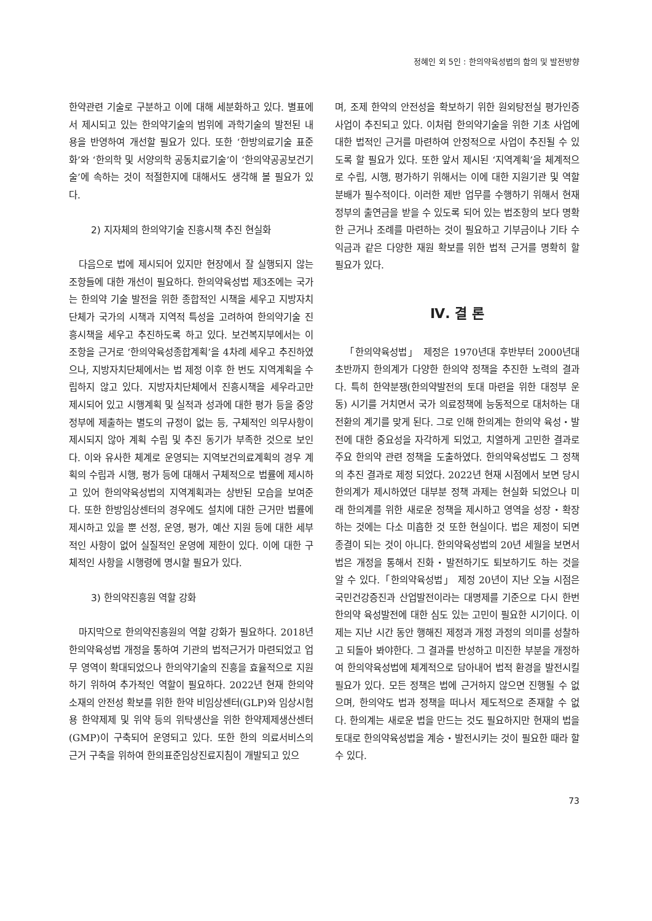정혜인 외 5인 : 한의약육성법의 함의 및 발전방향
한약관련 기술로 구분하고 이에 대해 세분화하고 있다. 별표에서 제시되고 있는 한의약기술의 범위에 과학기술의 발전된 내용을 반영하여 개선할 필요가 있다. 또한 ‘한방의료기술 표준화’와 ‘한의학 및 서양의학 공동치료기술’이 ‘한의약공공보건기술’에 속하는 것이 적절한지에 대해서도 생각해 볼 필요가 있다.
2) 지자체의 한의약기술 진흥시책 추진 현실화
다음으로 법에 제시되어 있지만 현장에서 잘 실행되지 않는 조항들에 대한 개선이 필요하다. 한의약육성법 제3조에는 국가는 한의약 기술 발전을 위한 종합적인 시책을 세우고 지방자치단체가 국가의 시책과 지역적 특성을 고려하여 한의약기술 진흥시책을 세우고 추진하도록 하고 있다. 보건복지부에서는 이 조항을 근거로 ‘한의약육성종합계획’을 4차례 세우고 추진하였으나, 지방자치단체에서는 법 제정 이후 한 번도 지역계획을 수립하지 않고 있다. 지방자치단체에서 진흥시책을 세우라고만 제시되어 있고 시행계획 및 실적과 성과에 대한 평가 등을 중앙정부에 제출하는 별도의 규정이 없는 등, 구체적인 의무사항이 제시되지 않아 계획 수립 및 추진 동기가 부족한 것으로 보인다. 이와 유사한 체계로 운영되는 지역보건의료계획의 경우 계획의 수립과 시행, 평가 등에 대해서 구체적으로 법률에 제시하고 있어 한의약육성법의 지역계획과는 상반된 모습을 보여준다. 또한 한방임상센터의 경우에도 설치에 대한 근거만 법률에 제시하고 있을 뿐 선정, 운영, 평가, 예산 지원 등에 대한 세부적인 사항이 없어 실질적인 운영에 제한이 있다. 이에 대한 구체적인 사항을 시행령에 명시할 필요가 있다.
3) 한의약진흥원 역할 강화
마지막으로 한의약진흥원의 역할 강화가 필요하다. 2018년 한의약육성법 개정을 통하여 기관의 법적근거가 마련되었고 업무 영역이 확대되었으나 한의약기술의 진흥을 효율적으로 지원하기 위하여 추가적인 역할이 필요하다. 2022년 현재 한의약 소재의 안전성 확보를 위한 한약 비임상센터(GLP)와 임상시험용 한약제제 및 위약 등의 위탁생산을 위한 한약제제생산센터(GMP)이 구축되어 운영되고 있다. 또한 한의 의료서비스의 근거 구축을 위하여 한의표준임상진료지침이 개발되고 있으
며, 조제 한약의 안전성을 확보하기 위한 원외탕전실 평가인증사업이 추진되고 있다. 이처럼 한의약기술을 위한 기초 사업에 대한 법적인 근거를 마련하여 안정적으로 사업이 추진될 수 있도록 할 필요가 있다. 또한 앞서 제시된 ‘지역계획’을 체계적으로 수립, 시행, 평가하기 위해서는 이에 대한 지원기관 및 역할 분배가 필수적이다. 이러한 제반 업무를 수행하기 위해서 현재 정부의 출연금을 받을 수 있도록 되어 있는 법조항의 보다 명확한 근거나 조례를 마련하는 것이 필요하고 기부금이나 기타 수익금과 같은 다양한 재원 확보를 위한 법적 근거를 명확히 할 필요가 있다.
Ⅳ. 결 론
「한의약육성법」 제정은 1970년대 후반부터 2000년대 초반까지 한의계가 다양한 한의약 정책을 추진한 노력의 결과다. 특히 한약분쟁(한의약발전의 토대 마련을 위한 대정부 운동) 시기를 거치면서 국가 의료정책에 능동적으로 대처하는 대전환의 계기를 맞게 된다. 그로 인해 한의계는 한의약 육성・발전에 대한 중요성을 자각하게 되었고, 치열하게 고민한 결과로 주요 한의약 관련 정책을 도출하였다. 한의약육성법도 그 정책의 추진 결과로 제정 되었다. 2022년 현재 시점에서 보면 당시 한의계가 제시하였던 대부분 정책 과제는 현실화 되었으나 미래 한의계를 위한 새로운 정책을 제시하고 영역을 성장・확장하는 것에는 다소 미흡한 것 또한 현실이다. 법은 제정이 되면 종결이 되는 것이 아니다. 한의약육성법의 20년 세월을 보면서 법은 개정을 통해서 진화・발전하기도 퇴보하기도 하는 것을 알 수 있다.「한의약육성법」 제정 20년이 지난 오늘 시점은 국민건강증진과 산업발전이라는 대명제를 기준으로 다시 한번 한의약 육성발전에 대한 심도 있는 고민이 필요한 시기이다. 이제는 지난 시간 동안 행해진 제정과 개정 과정의 의미를 성찰하고 되돌아 봐야한다. 그 결과를 반성하고 미진한 부분을 개정하여 한의약육성법에 체계적으로 담아내어 법적 환경을 발전시킬 필요가 있다. 모든 정책은 법에 근거하지 않으면 진행될 수 없으며, 한의약도 법과 정책을 떠나서 제도적으로 존재할 수 없다. 한의계는 새로운 법을 만드는 것도 필요하지만 현재의 법을 토대로 한의약육성법을 계승・발전시키는 것이 필요한 때라 할 수 있다.
73